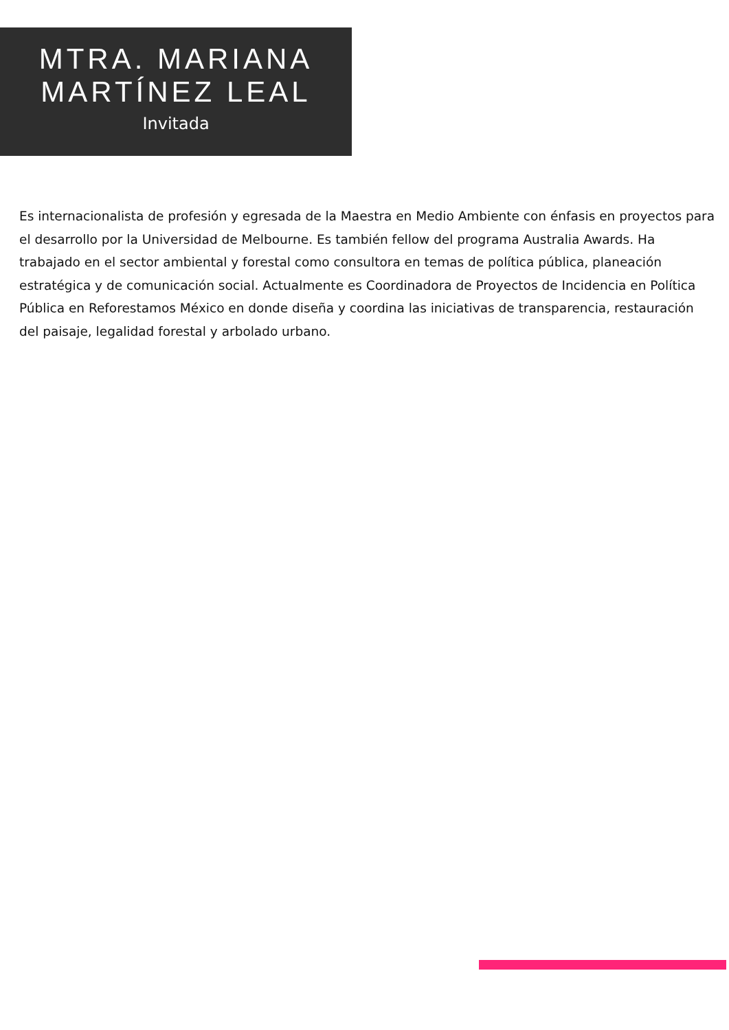MTRA. MARIANA
MARTÍNEZ LEAL
Invitada
Es internacionalista de profesión y egresada de la Maestra en Medio Ambiente con énfasis en proyectos para el desarrollo por la Universidad de Melbourne. Es también fellow del programa Australia Awards. Ha trabajado en el sector ambiental y forestal como consultora en temas de política pública, planeación estratégica y de comunicación social. Actualmente es Coordinadora de Proyectos de Incidencia en Política Pública en Reforestamos México en donde diseña y coordina las iniciativas de transparencia, restauración del paisaje, legalidad forestal y arbolado urbano.